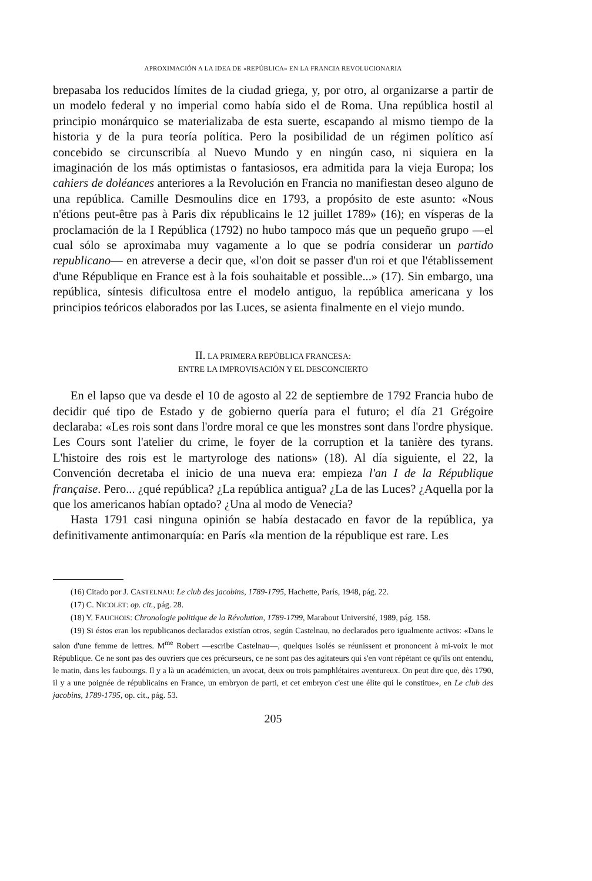APROXIMACIÓN A LA IDEA DE «REPÚBLICA» EN LA FRANCIA REVOLUCIONARIA
brepasaba los reducidos límites de la ciudad griega, y, por otro, al organizarse a partir de un modelo federal y no imperial como había sido el de Roma. Una república hostil al principio monárquico se materializaba de esta suerte, escapando al mismo tiempo de la historia y de la pura teoría política. Pero la posibilidad de un régimen político así concebido se circunscribía al Nuevo Mundo y en ningún caso, ni siquiera en la imaginación de los más optimistas o fantasiosos, era admitida para la vieja Europa; los cahiers de doléances anteriores a la Revolución en Francia no manifiestan deseo alguno de una república. Camille Desmoulins dice en 1793, a propósito de este asunto: «Nous n'étions peut-être pas à Paris dix républicains le 12 juillet 1789» (16); en vísperas de la proclamación de la I República (1792) no hubo tampoco más que un pequeño grupo —el cual sólo se aproximaba muy vagamente a lo que se podría considerar un partido republicano— en atreverse a decir que, «l'on doit se passer d'un roi et que l'établissement d'une République en France est à la fois souhaitable et possible...» (17). Sin embargo, una república, síntesis dificultosa entre el modelo antiguo, la república americana y los principios teóricos elaborados por las Luces, se asienta finalmente en el viejo mundo.
II. LA PRIMERA REPÚBLICA FRANCESA:
ENTRE LA IMPROVISACIÓN Y EL DESCONCIERTO
En el lapso que va desde el 10 de agosto al 22 de septiembre de 1792 Francia hubo de decidir qué tipo de Estado y de gobierno quería para el futuro; el día 21 Grégoire declaraba: «Les rois sont dans l'ordre moral ce que les monstres sont dans l'ordre physique. Les Cours sont l'atelier du crime, le foyer de la corruption et la tanière des tyrans. L'histoire des rois est le martyrologe des nations» (18). Al día siguiente, el 22, la Convención decretaba el inicio de una nueva era: empieza l'an I de la République française. Pero... ¿qué república? ¿La república antigua? ¿La de las Luces? ¿Aquella por la que los americanos habían optado? ¿Una al modo de Venecia?
Hasta 1791 casi ninguna opinión se había destacado en favor de la república, ya definitivamente antimonarquía: en París «la mention de la république est rare. Les
(16) Citado por J. CASTELNAU: Le club des jacobins, 1789-1795, Hachette, París, 1948, pág. 22.
(17) C. NICOLET: op. cit., pág. 28.
(18) Y. FAUCHOIS: Chronologie politique de la Révolution, 1789-1799, Marabout Université, 1989, pág. 158.
(19) Si éstos eran los republicanos declarados existían otros, según Castelnau, no declarados pero igualmente activos: «Dans le salon d'une femme de lettres. M<sup>me</sup> Robert —escribe Castelnau—, quelques isolés se réunissent et prononcent à mi-voix le mot République. Ce ne sont pas des ouvriers que ces précurseurs, ce ne sont pas des agitateurs qui s'en vont répétant ce qu'ils ont entendu, le matin, dans les faubourgs. Il y a là un académicien, un avocat, deux ou trois pamphlétaires aventureux. On peut dire que, dès 1790, il y a une poignée de républicains en France, un embryon de parti, et cet embryon c'est une élite qui le constitue», en Le club des jacobins, 1789-1795, op. cit., pág. 53.
205